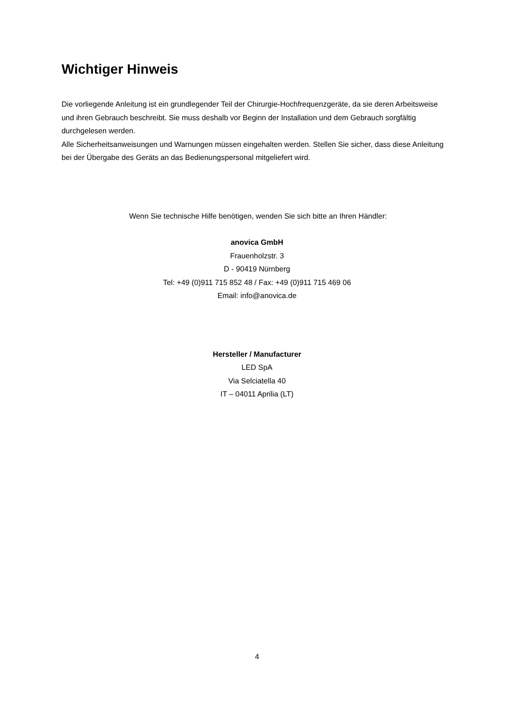Wichtiger Hinweis
Die vorliegende Anleitung ist ein grundlegender Teil der Chirurgie-Hochfrequenzgeräte, da sie deren Arbeitsweise und ihren Gebrauch beschreibt. Sie muss deshalb vor Beginn der Installation und dem Gebrauch sorgfältig durchgelesen werden.
Alle Sicherheitsanweisungen und Warnungen müssen eingehalten werden. Stellen Sie sicher, dass diese Anleitung bei der Übergabe des Geräts an das Bedienungspersonal mitgeliefert wird.
Wenn Sie technische Hilfe benötigen, wenden Sie sich bitte an Ihren Händler:
anovica GmbH
Frauenholzstr. 3
D - 90419 Nürnberg
Tel: +49 (0)911 715 852 48 / Fax: +49 (0)911 715 469 06
Email: info@anovica.de
Hersteller / Manufacturer
LED SpA
Via Selciatella 40
IT – 04011 Aprilia (LT)
4